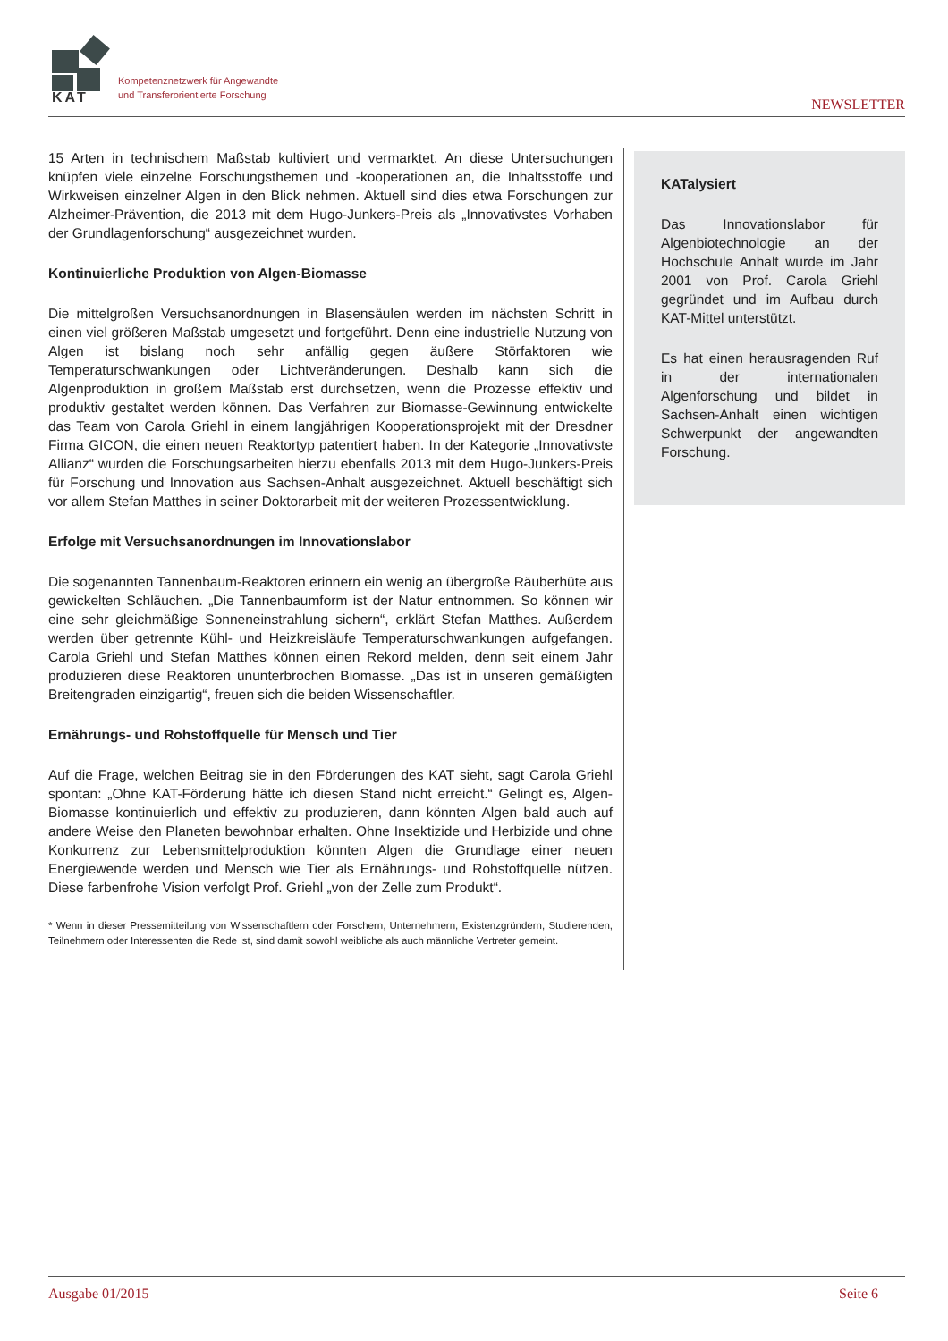KAT
Kompetenznetzwerk für Angewandte
und Transferorientierte Forschung
NEWSLETTER
15 Arten in technischem Maßstab kultiviert und vermarktet. An diese Untersuchungen knüpfen viele einzelne Forschungsthemen und -kooperationen an, die Inhaltsstoffe und Wirkweisen einzelner Algen in den Blick nehmen. Aktuell sind dies etwa Forschungen zur Alzheimer-Prävention, die 2013 mit dem Hugo-Junkers-Preis als „Innovativstes Vorhaben der Grundlagenforschung“ ausgezeichnet wurden.
Kontinuierliche Produktion von Algen-Biomasse
Die mittelgroßen Versuchsanordnungen in Blasensäulen werden im nächsten Schritt in einen viel größeren Maßstab umgesetzt und fortgeführt. Denn eine industrielle Nutzung von Algen ist bislang noch sehr anfällig gegen äußere Störfaktoren wie Temperaturschwankungen oder Lichtveränderungen. Deshalb kann sich die Algenproduktion in großem Maßstab erst durchsetzen, wenn die Prozesse effektiv und produktiv gestaltet werden können. Das Verfahren zur Biomasse-Gewinnung entwickelte das Team von Carola Griehl in einem langjährigen Kooperationsprojekt mit der Dresdner Firma GICON, die einen neuen Reaktortyp patentiert haben. In der Kategorie „Innovativste Allianz“ wurden die Forschungsarbeiten hierzu ebenfalls 2013 mit dem Hugo-Junkers-Preis für Forschung und Innovation aus Sachsen-Anhalt ausgezeichnet. Aktuell beschäftigt sich vor allem Stefan Matthes in seiner Doktorarbeit mit der weiteren Prozessentwicklung.
Erfolge mit Versuchsanordnungen im Innovationslabor
Die sogenannten Tannenbaum-Reaktoren erinnern ein wenig an übergroße Räuberhüte aus gewickelten Schläuchen. „Die Tannenbaumform ist der Natur entnommen. So können wir eine sehr gleichmäßige Sonneneinstrahlung sichern“, erklärt Stefan Matthes. Außerdem werden über getrennte Kühl- und Heizkreisläufe Temperaturschwankungen aufgefangen. Carola Griehl und Stefan Matthes können einen Rekord melden, denn seit einem Jahr produzieren diese Reaktoren ununterbrochen Biomasse. „Das ist in unseren gemäßigten Breitengraden einzigartig“, freuen sich die beiden Wissenschaftler.
Ernährungs- und Rohstoffquelle für Mensch und Tier
Auf die Frage, welchen Beitrag sie in den Förderungen des KAT sieht, sagt Carola Griehl spontan: „Ohne KAT-Förderung hätte ich diesen Stand nicht erreicht.“ Gelingt es, Algen-Biomasse kontinuierlich und effektiv zu produzieren, dann könnten Algen bald auch auf andere Weise den Planeten bewohnbar erhalten. Ohne Insektizide und Herbizide und ohne Konkurrenz zur Lebensmittelproduktion könnten Algen die Grundlage einer neuen Energiewende werden und Mensch wie Tier als Ernährungs- und Rohstoffquelle nützen. Diese farbenfrohe Vision verfolgt Prof. Griehl „von der Zelle zum Produkt“.
* Wenn in dieser Pressemitteilung von Wissenschaftlern oder Forschern, Unternehmern, Existenzgründern, Studierenden, Teilnehmern oder Interessenten die Rede ist, sind damit sowohl weibliche als auch männliche Vertreter gemeint.
KATalysiert
Das Innovationslabor für Algenbiotechnologie an der Hochschule Anhalt wurde im Jahr 2001 von Prof. Carola Griehl gegründet und im Aufbau durch KAT-Mittel unterstützt.
Es hat einen herausragenden Ruf in der internationalen Algenforschung und bildet in Sachsen-Anhalt einen wichtigen Schwerpunkt der angewandten Forschung.
Ausgabe 01/2015 Seite 6